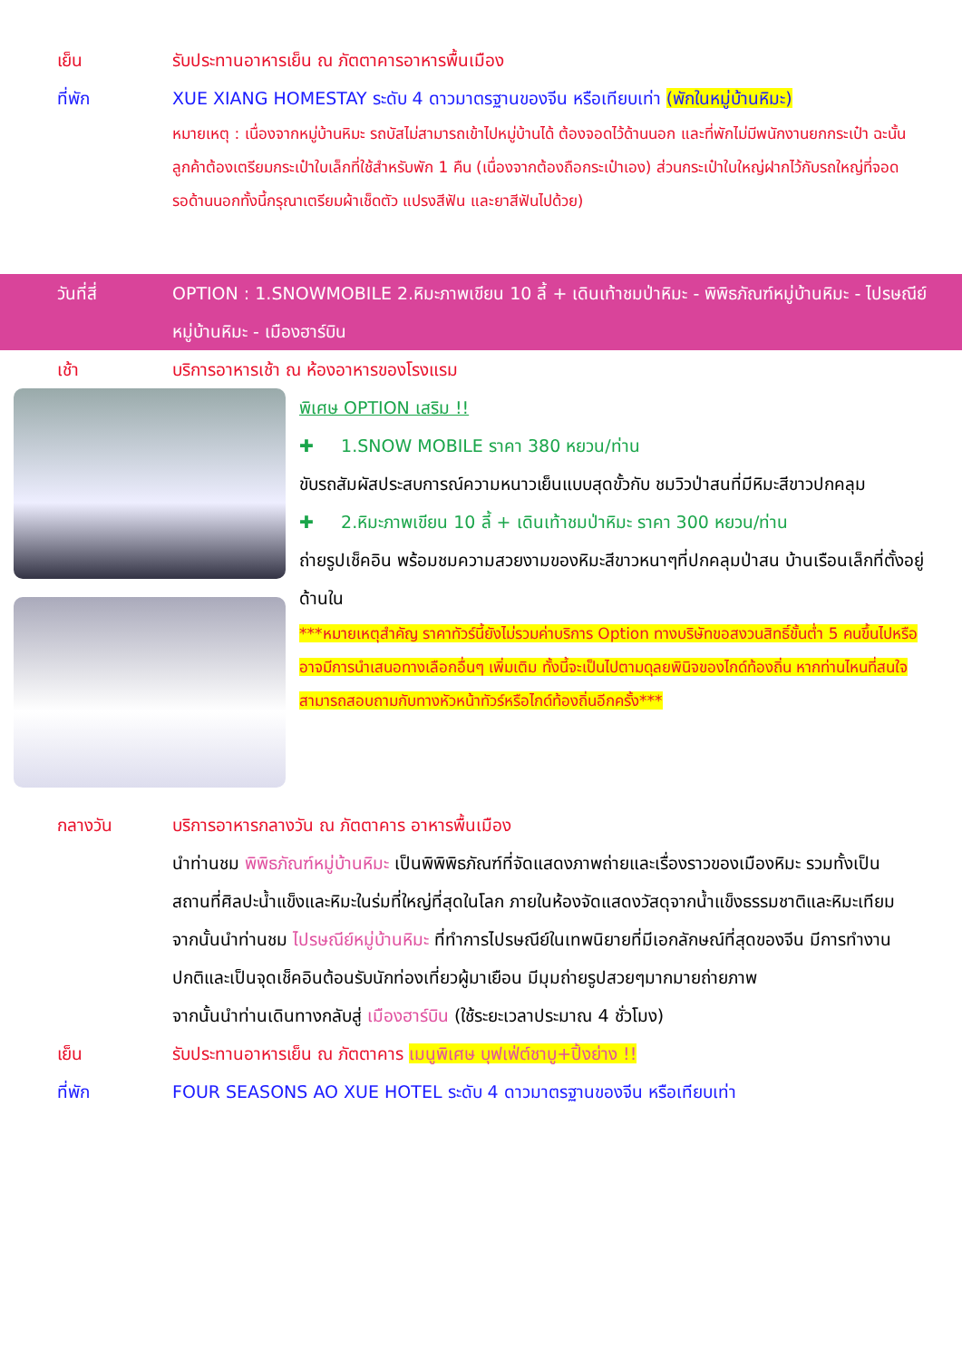เย็น รับประทานอาหารเย็น ณ ภัตตาคารอาหารพื้นเมือง
ที่พัก XUE XIANG HOMESTAY ระดับ 4 ดาวมาตรฐานของจีน หรือเทียบเท่า (พักในหมู่บ้านหิมะ)
หมายเหตุ : เนื่องจากหมู่บ้านหิมะ รถบัสไม่สามารถเข้าไปหมู่บ้านได้ ต้องจอดไว้ด้านนอก และที่พักไม่มีพนักงานยกกระเป๋า ฉะนั้นลูกค้าต้องเตรียมกระเป๋าใบเล็กที่ใช้สำหรับพัก 1 คืน (เนื่องจากต้องถือกระเป๋าเอง) ส่วนกระเป๋าใบใหญ่ฝากไว้กับรถใหญ่ที่จอดรอด้านนอกทั้งนี้กรุณาเตรียมผ้าเช็ดตัว แปรงสีฟัน และยาสีฟันไปด้วย)
วันที่สี่ OPTION : 1.SNOWMOBILE 2.หิมะภาพเขียน 10 ลี้ + เดินเท้าชมป่าหิมะ - พิพิธภัณฑ์หมู่บ้านหิมะ - ไปรษณีย์หมู่บ้านหิมะ - เมืองฮาร์บิน
เช้า บริการอาหารเช้า ณ ห้องอาหารของโรงแรม
พิเศษ OPTION เสริม !!
✚ 1.SNOW MOBILE ราคา 380 หยวน/ท่าน
ขับรถสัมผัสประสบการณ์ความหนาวเย็นแบบสุดขั้วกับ ชมวิวป่าสนที่มีหิมะสีขาวปกคลุม
✚ 2.หิมะภาพเขียน 10 ลี้ + เดินเท้าชมป่าหิมะ ราคา 300 หยวน/ท่าน
ถ่ายรูปเช็คอิน พร้อมชมความสวยงามของหิมะสีขาวหนาๆที่ปกคลุมป่าสน บ้านเรือนเล็กที่ตั้งอยู่ด้านใน
***หมายเหตุสำคัญ ราคาทัวร์นี้ยังไม่รวมค่าบริการ Option ทางบริษัทขอสงวนสิทธิ์ขั้นต่ำ 5 คนขึ้นไปหรืออาจมีการนำเสนอทางเลือกอื่นๆ เพิ่มเติม ทั้งนี้จะเป็นไปตามดุลยพินิจของไกด์ท้องถิ่น หากท่านไหนที่สนใจสามารถสอบถามกับทางหัวหน้าทัวร์หรือไกด์ท้องถิ่นอีกครั้ง***
กลางวัน บริการอาหารกลางวัน ณ ภัตตาคาร อาหารพื้นเมือง
นำท่านชม พิพิธภัณฑ์หมู่บ้านหิมะ เป็นพิพิพิธภัณฑ์ที่จัดแสดงภาพถ่ายและเรื่องราวของเมืองหิมะ รวมทั้งเป็นสถานที่ศิลปะน้ำแข็งและหิมะในร่มที่ใหญ่ที่สุดในโลก ภายในห้องจัดแสดงวัสดุจากน้ำแข็งธรรมชาติและหิมะเทียมจากนั้นนำท่านชม ไปรษณีย์หมู่บ้านหิมะ ที่ทำการไปรษณีย์ในเทพนิยายที่มีเอกลักษณ์ที่สุดของจีน มีการทำงานปกติและเป็นจุดเช็คอินต้อนรับนักท่องเที่ยวผู้มาเยือน มีมุมถ่ายรูปสวยๆมากมายถ่ายภาพ
จากนั้นนำท่านเดินทางกลับสู่ เมืองฮาร์บิน (ใช้ระยะเวลาประมาณ 4 ชั่วโมง)
เย็น รับประทานอาหารเย็น ณ ภัตตาคาร เมนูพิเศษ บุฟเฟ่ต์ชาบู+ปิ้งย่าง !!
ที่พัก FOUR SEASONS AO XUE HOTEL ระดับ 4 ดาวมาตรฐานของจีน หรือเทียบเท่า